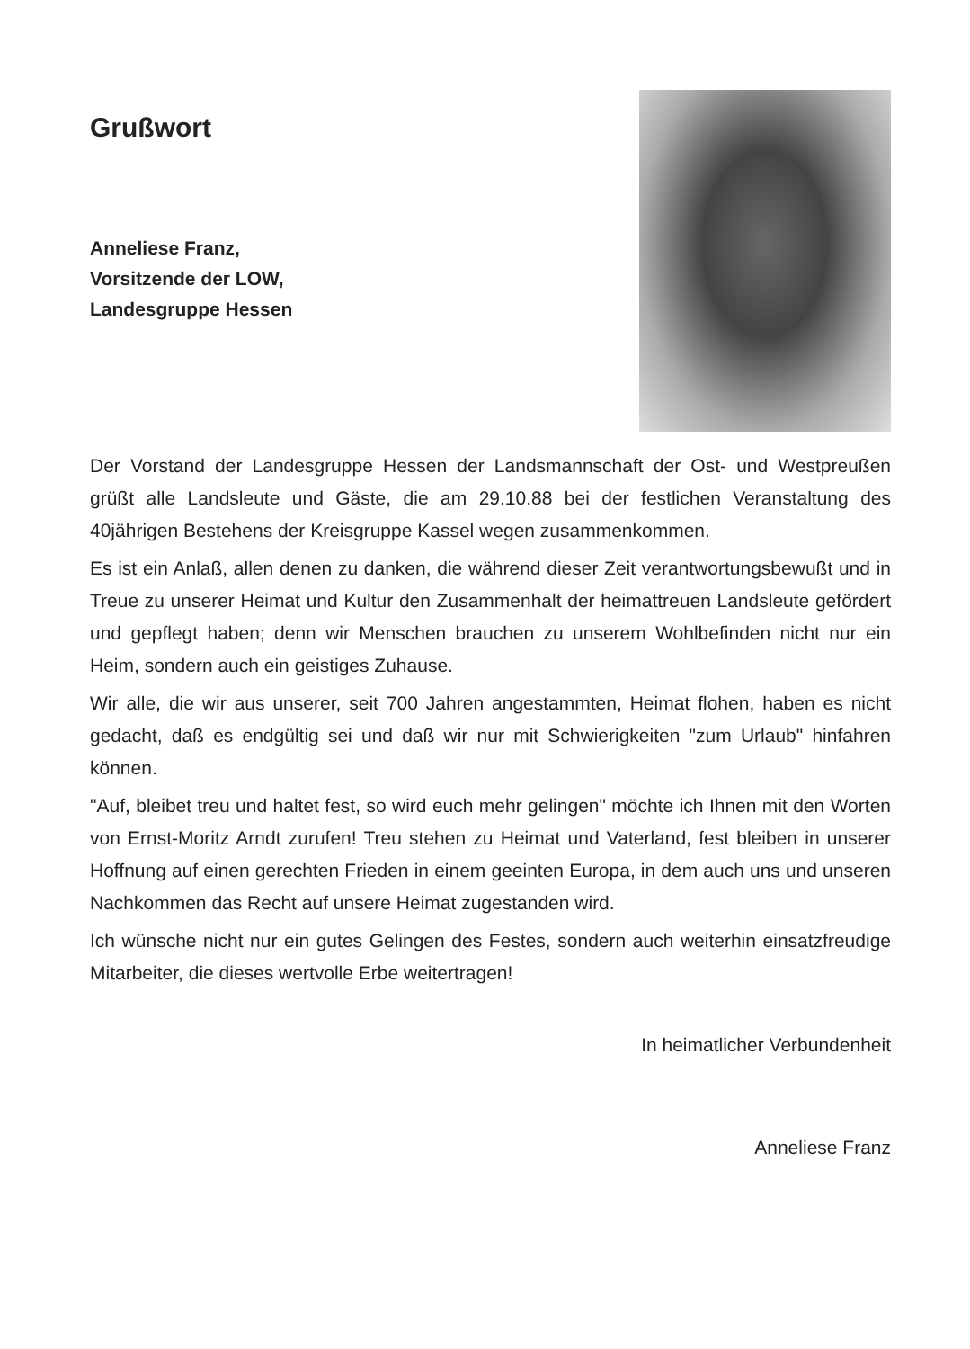Grußwort
Anneliese Franz,
Vorsitzende der LOW,
Landesgruppe Hessen
Der Vorstand der Landesgruppe Hessen der Landsmannschaft der Ost- und Westpreußen grüßt alle Landsleute und Gäste, die am 29.10.88 bei der festlichen Veranstaltung des 40jährigen Bestehens der Kreisgruppe Kassel wegen zusammenkommen.
Es ist ein Anlaß, allen denen zu danken, die während dieser Zeit verantwortungsbewußt und in Treue zu unserer Heimat und Kultur den Zusammenhalt der heimattreuen Landsleute gefördert und gepflegt haben; denn wir Menschen brauchen zu unserem Wohlbefinden nicht nur ein Heim, sondern auch ein geistiges Zuhause.
Wir alle, die wir aus unserer, seit 700 Jahren angestammten, Heimat flohen, haben es nicht gedacht, daß es endgültig sei und daß wir nur mit Schwierigkeiten "zum Urlaub" hinfahren können.
"Auf, bleibet treu und haltet fest, so wird euch mehr gelingen" möchte ich Ihnen mit den Worten von Ernst-Moritz Arndt zurufen! Treu stehen zu Heimat und Vaterland, fest bleiben in unserer Hoffnung auf einen gerechten Frieden in einem geeinten Europa, in dem auch uns und unseren Nachkommen das Recht auf unsere Heimat zugestanden wird.
Ich wünsche nicht nur ein gutes Gelingen des Festes, sondern auch weiterhin einsatzfreudige Mitarbeiter, die dieses wertvolle Erbe weitertragen!
In heimatlicher Verbundenheit
Anneliese Franz